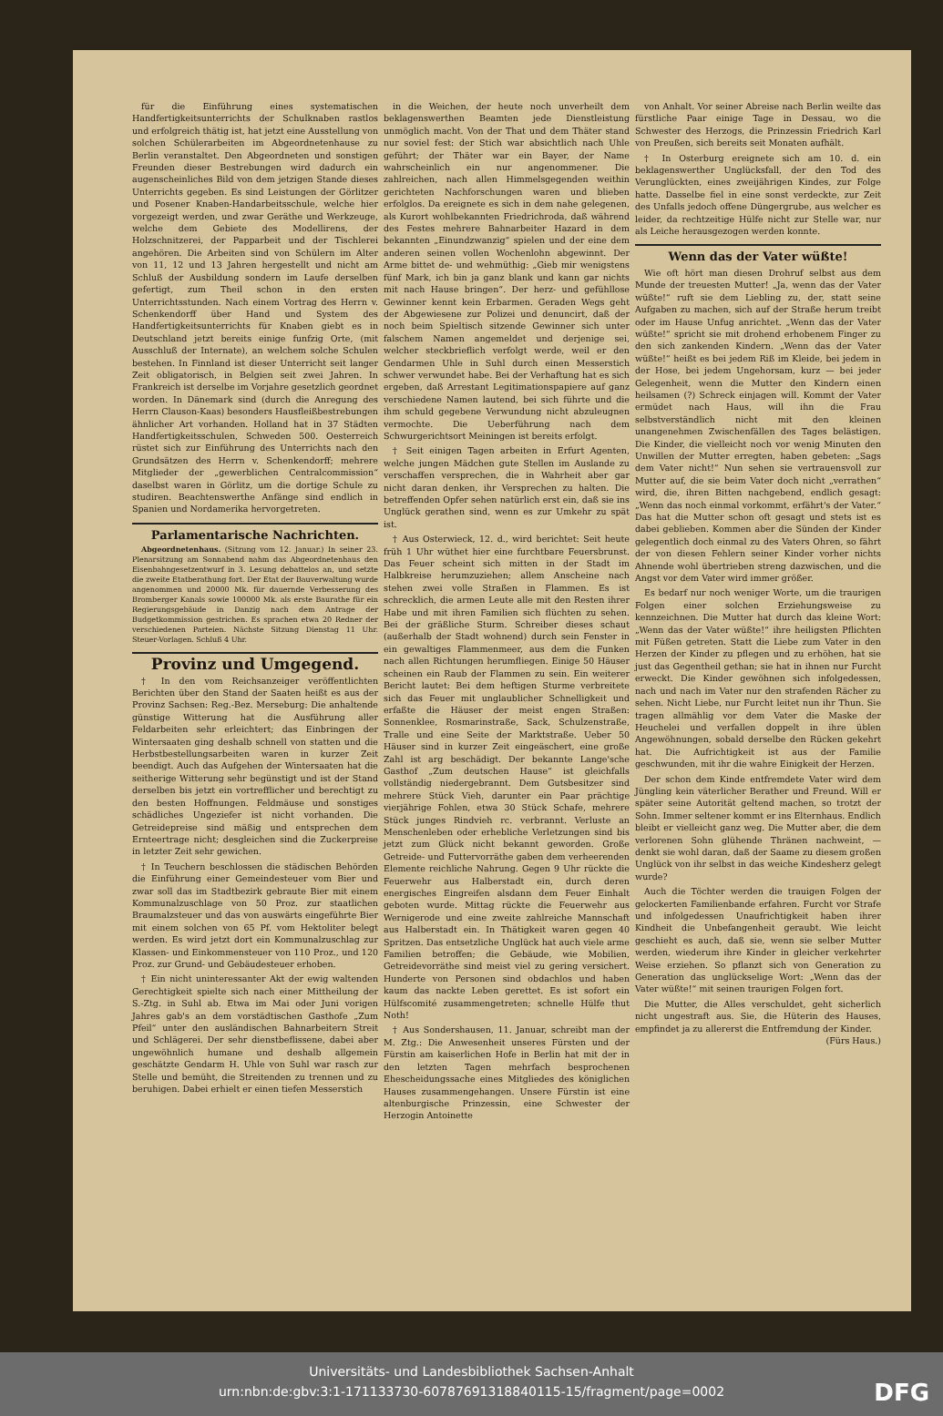für die Einführung eines systematischen Handfertigkeitsunterrichts der Schulknaben rastlos und erfolgreich thätig ist, hat jetzt eine Ausstellung von solchen Schülerarbeiten im Abgeordnetenhause zu Berlin veranstaltet. Den Abgeordneten und sonstigen Freunden dieser Bestrebungen wird dadurch ein augenscheinliches Bild von dem jetzigen Stande dieses Unterrichts gegeben. Es sind Leistungen der Görlitzer und Posener Knaben-Handarbeitsschule, welche hier vorgezeigt werden, und zwar Geräthe und Werkzeuge, welche dem Gebiete des Modellirens, der Holzschnitzerei, der Papparbeit und der Tischlerei angehören. Die Arbeiten sind von Schülern im Alter von 11, 12 und 13 Jahren hergestellt und nicht am Schluß der Ausbildung sondern im Laufe derselben gefertigt, zum Theil schon in den ersten Unterrichtsstunden. Nach einem Vortrag des Herrn v. Schenkendorff über Hand und System des Handfertigkeitsunterrichts für Knaben giebt es in Deutschland jetzt bereits einige funfzig Orte, (mit Ausschluß der Internate), an welchem solche Schulen bestehen. In Finnland ist dieser Unterricht seit langer Zeit obligatorisch, in Belgien seit zwei Jahren. In Frankreich ist derselbe im Vorjahre gesetzlich geordnet worden. In Dänemark sind (durch die Anregung des Herrn Clauson-Kaas) besonders Hausfleißbestrebungen ähnlicher Art vorhanden. Holland hat in 37 Städten Handfertigkeitsschulen, Schweden 500. Oesterreich rüstet sich zur Einführung des Unterrichts nach den Grundsätzen des Herrn v. Schenkendorff; mehrere Mitglieder der „gewerblichen Centralcommission“ daselbst waren in Görlitz, um die dortige Schule zu studiren. Beachtenswerthe Anfänge sind endlich in Spanien und Nordamerika hervorgetreten.
Parlamentarische Nachrichten.
Abgeordnetenhaus. (Sitzung vom 12. Januar.) In seiner 23. Plenarsitzung am Sonnabend nahm das Abgeordnetenhaus den Eisenbahngesetzentwurf in 3. Lesung debattelos an, und setzte die zweite Etatberathung fort. Der Etat der Bauverwaltung wurde angenommen und 20000 Mk. für dauernde Verbesserung des Bromberger Kanals sowie 100000 Mk. als erste Baurathe für ein Regierungsgebäude in Danzig nach dem Antrage der Budgetkommission gestrichen. Es sprachen etwa 20 Redner der verschiedenen Parteien. Nächste Sitzung Dienstag 11 Uhr. Steuer-Vorlagen. Schluß 4 Uhr.
Provinz und Umgegend.
† In den vom Reichsanzeiger veröffentlichten Berichten über den Stand der Saaten heißt es aus der Provinz Sachsen: Reg.-Bez. Merseburg: Die anhaltende günstige Witterung hat die Ausführung aller Feldarbeiten sehr erleichtert; das Einbringen der Wintersaaten ging deshalb schnell von statten und die Herbstbestellungsarbeiten waren in kurzer Zeit beendigt. Auch das Aufgehen der Wintersaaten hat die seitherige Witterung sehr begünstigt und ist der Stand derselben bis jetzt ein vortrefflicher und berechtigt zu den besten Hoffnungen. Feldmäuse und sonstiges schädliches Ungeziefer ist nicht vorhanden. Die Getreidepreise sind mäßig und entsprechen dem Ernteertrage nicht; desgleichen sind die Zuckerpreise in letzter Zeit sehr gewichen.
† In Teuchern beschlossen die städischen Behörden die Einführung einer Gemeindesteuer vom Bier und zwar soll das im Stadtbezirk gebraute Bier mit einem Kommunalzuschlage von 50 Proz. zur staatlichen Braumalzsteuer und das von auswärts eingeführte Bier mit einem solchen von 65 Pf. vom Hektoliter belegt werden. Es wird jetzt dort ein Kommunalzuschlag zur Klassen- und Einkommensteuer von 110 Proz., und 120 Proz. zur Grund- und Gebäudesteuer erhoben.
† Ein nicht uninteressanter Akt der ewig waltenden Gerechtigkeit spielte sich nach einer Mittheilung der S.-Ztg. in Suhl ab. Etwa im Mai oder Juni vorigen Jahres gab's an dem vorstädtischen Gasthofe „Zum Pfeil“ unter den ausländischen Bahnarbeitern Streit und Schlägerei. Der sehr dienstbeflissene, dabei aber ungewöhnlich humane und deshalb allgemein geschätzte Gendarm H. Uhle von Suhl war rasch zur Stelle und bemüht, die Streitenden zu trennen und zu beruhigen. Dabei erhielt er einen tiefen Messerstich
in die Weichen, der heute noch unverheilt dem beklagenswerthen Beamten jede Dienstleistung unmöglich macht. Von der That und dem Thäter stand nur soviel fest: der Stich war absichtlich nach Uhle geführt; der Thäter war ein Bayer, der Name wahrscheinlich ein nur angenommener. Die zahlreichen, nach allen Himmelsgegenden weithin gerichteten Nachforschungen waren und blieben erfolglos. Da ereignete es sich in dem nahe gelegenen, als Kurort wohlbekannten Friedrichroda, daß während des Festes mehrere Bahnarbeiter Hazard in dem bekannten „Einundzwanzig“ spielen und der eine dem anderen seinen vollen Wochenlohn abgewinnt. Der Arme bittet de- und wehmüthig: „Gieb mir wenigstens fünf Mark, ich bin ja ganz blank und kann gar nichts mit nach Hause bringen“. Der herz- und gefühllose Gewinner kennt kein Erbarmen. Geraden Wegs geht der Abgewiesene zur Polizei und denuncirt, daß der noch beim Spieltisch sitzende Gewinner sich unter falschem Namen angemeldet und derjenige sei, welcher steckbrieflich verfolgt werde, weil er den Gendarmen Uhle in Suhl durch einen Messerstich schwer verwundet habe. Bei der Verhaftung hat es sich ergeben, daß Arrestant Legitimationspapiere auf ganz verschiedene Namen lautend, bei sich führte und die ihm schuld gegebene Verwundung nicht abzuleugnen vermochte. Die Ueberführung nach dem Schwurgerichtsort Meiningen ist bereits erfolgt.
† Seit einigen Tagen arbeiten in Erfurt Agenten, welche jungen Mädchen gute Stellen im Auslande zu verschaffen versprechen, die in Wahrheit aber gar nicht daran denken, ihr Versprechen zu halten. Die betreffenden Opfer sehen natürlich erst ein, daß sie ins Unglück gerathen sind, wenn es zur Umkehr zu spät ist.
† Aus Osterwieck, 12. d., wird berichtet: Seit heute früh 1 Uhr wüthet hier eine furchtbare Feuersbrunst. Das Feuer scheint sich mitten in der Stadt im Halbkreise herumzuziehen; allem Anscheine nach stehen zwei volle Straßen in Flammen. Es ist schrecklich, die armen Leute alle mit den Resten ihrer Habe und mit ihren Familien sich flüchten zu sehen. Bei der gräßliche Sturm. Schreiber dieses schaut (außerhalb der Stadt wohnend) durch sein Fenster in ein gewaltiges Flammenmeer, aus dem die Funken nach allen Richtungen herumfliegen. Einige 50 Häuser scheinen ein Raub der Flammen zu sein. Ein weiterer Bericht lautet: Bei dem heftigen Sturme verbreitete sich das Feuer mit unglaublicher Schnelligkeit und erfaßte die Häuser der meist engen Straßen: Sonnenklee, Rosmarinstraße, Sack, Schulzenstraße, Tralle und eine Seite der Marktstraße. Ueber 50 Häuser sind in kurzer Zeit eingeäschert, eine große Zahl ist arg beschädigt. Der bekannte Lange'sche Gasthof „Zum deutschen Hause“ ist gleichfalls vollständig niedergebrannt. Dem Gutsbesitzer sind mehrere Stück Vieh, darunter ein Paar prächtige vierjährige Fohlen, etwa 30 Stück Schafe, mehrere Stück junges Rindvieh rc. verbrannt. Verluste an Menschenleben oder erhebliche Verletzungen sind bis jetzt zum Glück nicht bekannt geworden. Große Getreide- und Futtervorräthe gaben dem verheerenden Elemente reichliche Nahrung. Gegen 9 Uhr rückte die Feuerwehr aus Halberstadt ein, durch deren energisches Eingreifen alsdann dem Feuer Einhalt geboten wurde. Mittag rückte die Feuerwehr aus Wernigerode und eine zweite zahlreiche Mannschaft aus Halberstadt ein. In Thätigkeit waren gegen 40 Spritzen. Das entsetzliche Unglück hat auch viele arme Familien betroffen; die Gebäude, wie Mobilien, Getreidevorräthe sind meist viel zu gering versichert. Hunderte von Personen sind obdachlos und haben kaum das nackte Leben gerettet. Es ist sofort ein Hülfscomité zusammengetreten; schnelle Hülfe thut Noth!
† Aus Sondershausen, 11. Januar, schreibt man der M. Ztg.: Die Anwesenheit unseres Fürsten und der Fürstin am kaiserlichen Hofe in Berlin hat mit der in den letzten Tagen mehrfach besprochenen Ehescheidungssache eines Mitgliedes des königlichen Hauses zusammengehangen. Unsere Fürstin ist eine altenburgische Prinzessin, eine Schwester der Herzogin Antoinette
von Anhalt. Vor seiner Abreise nach Berlin weilte das fürstliche Paar einige Tage in Dessau, wo die Schwester des Herzogs, die Prinzessin Friedrich Karl von Preußen, sich bereits seit Monaten aufhält.
† In Osterburg ereignete sich am 10. d. ein beklagenswerther Unglücksfall, der den Tod des Verunglückten, eines zweijährigen Kindes, zur Folge hatte. Dasselbe fiel in eine sonst verdeckte, zur Zeit des Unfalls jedoch offene Düngergrube, aus welcher es leider, da rechtzeitige Hülfe nicht zur Stelle war, nur als Leiche herausgezogen werden konnte.
Wenn das der Vater wüßte!
Wie oft hört man diesen Drohruf selbst aus dem Munde der treuesten Mutter! „Ja, wenn das der Vater wüßte!“ ruft sie dem Liebling zu, der, statt seine Aufgaben zu machen, sich auf der Straße herum treibt oder im Hause Unfug anrichtet. „Wenn das der Vater wüßte!“ spricht sie mit drohend erhobenem Finger zu den sich zankenden Kindern. „Wenn das der Vater wüßte!“ heißt es bei jedem Riß im Kleide, bei jedem in der Hose, bei jedem Ungehorsam, kurz — bei jeder Gelegenheit, wenn die Mutter den Kindern einen heilsamen (?) Schreck einjagen will. Kommt der Vater ermüdet nach Haus, will ihn die Frau selbstverständlich nicht mit den kleinen unangenehmen Zwischenfällen des Tages belästigen. Die Kinder, die vielleicht noch vor wenig Minuten den Unwillen der Mutter erregten, haben gebeten: „Sags dem Vater nicht!“ Nun sehen sie vertrauensvoll zur Mutter auf, die sie beim Vater doch nicht „verrathen“ wird, die, ihren Bitten nachgebend, endlich gesagt: „Wenn das noch einmal vorkommt, erfährt's der Vater.“ Das hat die Mutter schon oft gesagt und stets ist es dabei geblieben. Kommen aber die Sünden der Kinder gelegentlich doch einmal zu des Vaters Ohren, so fährt der von diesen Fehlern seiner Kinder vorher nichts Ahnende wohl übertrieben streng dazwischen, und die Angst vor dem Vater wird immer größer.
Es bedarf nur noch weniger Worte, um die traurigen Folgen einer solchen Erziehungsweise zu kennzeichnen. Die Mutter hat durch das kleine Wort: „Wenn das der Vater wüßte!“ ihre heiligsten Pflichten mit Füßen getreten. Statt die Liebe zum Vater in den Herzen der Kinder zu pflegen und zu erhöhen, hat sie just das Gegentheil gethan; sie hat in ihnen nur Furcht erweckt. Die Kinder gewöhnen sich infolgedessen, nach und nach im Vater nur den strafenden Rächer zu sehen. Nicht Liebe, nur Furcht leitet nun ihr Thun. Sie tragen allmählig vor dem Vater die Maske der Heuchelei und verfallen doppelt in ihre üblen Angewöhnungen, sobald derselbe den Rücken gekehrt hat. Die Aufrichtigkeit ist aus der Familie geschwunden, mit ihr die wahre Einigkeit der Herzen.
Der schon dem Kinde entfremdete Vater wird dem Jüngling kein väterlicher Berather und Freund. Will er später seine Autorität geltend machen, so trotzt der Sohn. Immer seltener kommt er ins Elternhaus. Endlich bleibt er vielleicht ganz weg. Die Mutter aber, die dem verlorenen Sohn glühende Thränen nachweint, — denkt sie wohl daran, daß der Saame zu diesem großen Unglück von ihr selbst in das weiche Kindesherz gelegt wurde?
Auch die Töchter werden die trauigen Folgen der gelockerten Familienbande erfahren. Furcht vor Strafe und infolgedessen Unaufrichtigkeit haben ihrer Kindheit die Unbefangenheit geraubt. Wie leicht geschieht es auch, daß sie, wenn sie selber Mutter werden, wiederum ihre Kinder in gleicher verkehrter Weise erziehen. So pflanzt sich von Generation zu Generation das unglückselige Wort: „Wenn das der Vater wüßte!“ mit seinen traurigen Folgen fort.
Die Mutter, die Alles verschuldet, geht sicherlich nicht ungestraft aus. Sie, die Hüterin des Hauses, empfindet ja zu allererst die Entfremdung der Kinder. (Fürs Haus.)
Universitäts- und Landesbibliothek Sachsen-Anhalt
urn:nbn:de:gbv:3:1-171133730-60787691318840115-15/fragment/page=0002
DFG